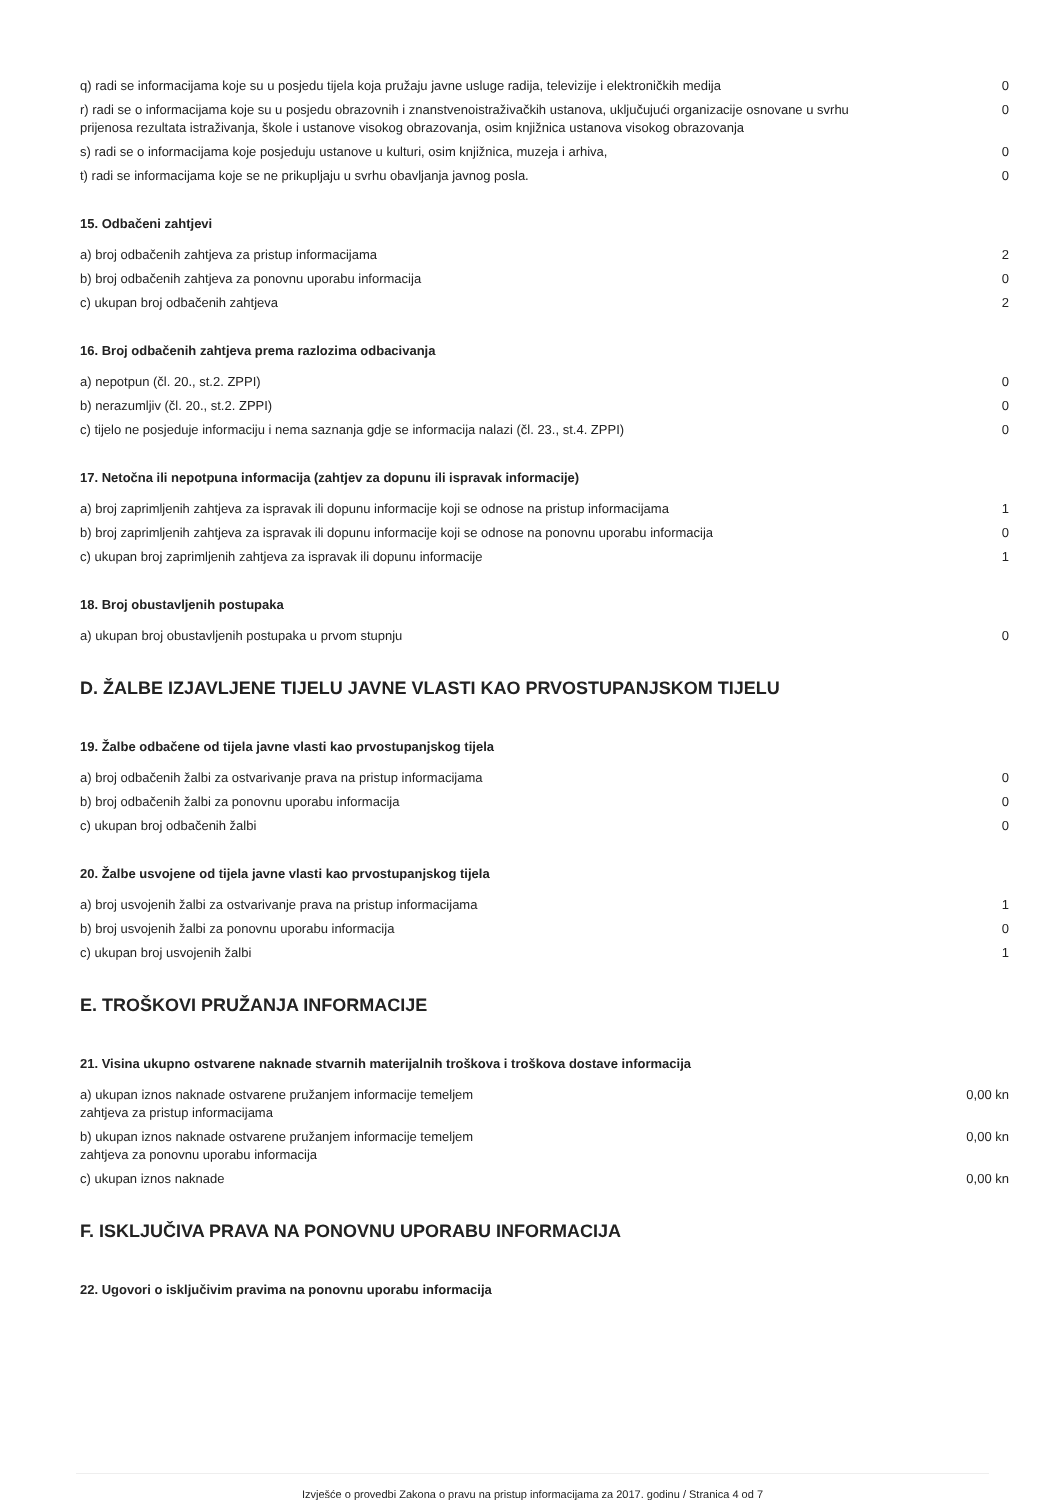| q) radi se informacijama koje su u posjedu tijela koja pružaju javne usluge radija, televizije i elektroničkih medija | 0 |
| r) radi se o informacijama koje su u posjedu obrazovnih i znanstvenoistraživačkih ustanova, uključujući organizacije osnovane u svrhu prijenosa rezultata istraživanja, škole i ustanove visokog obrazovanja, osim knjižnica ustanova visokog obrazovanja | 0 |
| s) radi se o informacijama koje posjeduju ustanove u kulturi, osim knjižnica, muzeja i arhiva, | 0 |
| t) radi se informacijama koje se ne prikupljaju u svrhu obavljanja javnog posla. | 0 |
15. Odbačeni zahtjevi
| a) broj odbačenih zahtjeva za pristup informacijama | 2 |
| b) broj odbačenih zahtjeva za ponovnu uporabu informacija | 0 |
| c) ukupan broj odbačenih zahtjeva | 2 |
16. Broj odbačenih zahtjeva prema razlozima odbacivanja
| a) nepotpun (čl. 20., st.2. ZPPI) | 0 |
| b) nerazumljiv (čl. 20., st.2. ZPPI) | 0 |
| c) tijelo ne posjeduje informaciju i nema saznanja gdje se informacija nalazi (čl. 23., st.4. ZPPI) | 0 |
17. Netočna ili nepotpuna informacija (zahtjev za dopunu ili ispravak informacije)
| a) broj zaprimljenih zahtjeva za ispravak ili dopunu informacije koji se odnose na pristup informacijama | 1 |
| b) broj zaprimljenih zahtjeva za ispravak ili dopunu informacije koji se odnose na ponovnu uporabu informacija | 0 |
| c) ukupan broj zaprimljenih zahtjeva za ispravak ili dopunu informacije | 1 |
18. Broj obustavljenih postupaka
| a) ukupan broj obustavljenih postupaka u prvom stupnju | 0 |
D. ŽALBE IZJAVLJENE TIJELU JAVNE VLASTI KAO PRVOSTUPANJSKOM TIJELU
19. Žalbe odbačene od tijela javne vlasti kao prvostupanjskog tijela
| a) broj odbačenih žalbi za ostvarivanje prava na pristup informacijama | 0 |
| b) broj odbačenih žalbi za ponovnu uporabu informacija | 0 |
| c) ukupan broj odbačenih žalbi | 0 |
20. Žalbe usvojene od tijela javne vlasti kao prvostupanjskog tijela
| a) broj usvojenih žalbi za ostvarivanje prava na pristup informacijama | 1 |
| b) broj usvojenih žalbi za ponovnu uporabu informacija | 0 |
| c) ukupan broj usvojenih žalbi | 1 |
E. TROŠKOVI PRUŽANJA INFORMACIJE
21. Visina ukupno ostvarene naknade stvarnih materijalnih troškova i troškova dostave informacija
| a) ukupan iznos naknade ostvarene pružanjem informacije temeljem zahtjeva za pristup informacijama | 0,00 kn |
| b) ukupan iznos naknade ostvarene pružanjem informacije temeljem zahtjeva za ponovnu uporabu informacija | 0,00 kn |
| c) ukupan iznos naknade | 0,00 kn |
F. ISKLJUČIVA PRAVA NA PONOVNU UPORABU INFORMACIJA
22. Ugovori o isključivim pravima na ponovnu uporabu informacija
Izvješće o provedbi Zakona o pravu na pristup informacijama za 2017. godinu / Stranica 4 od 7